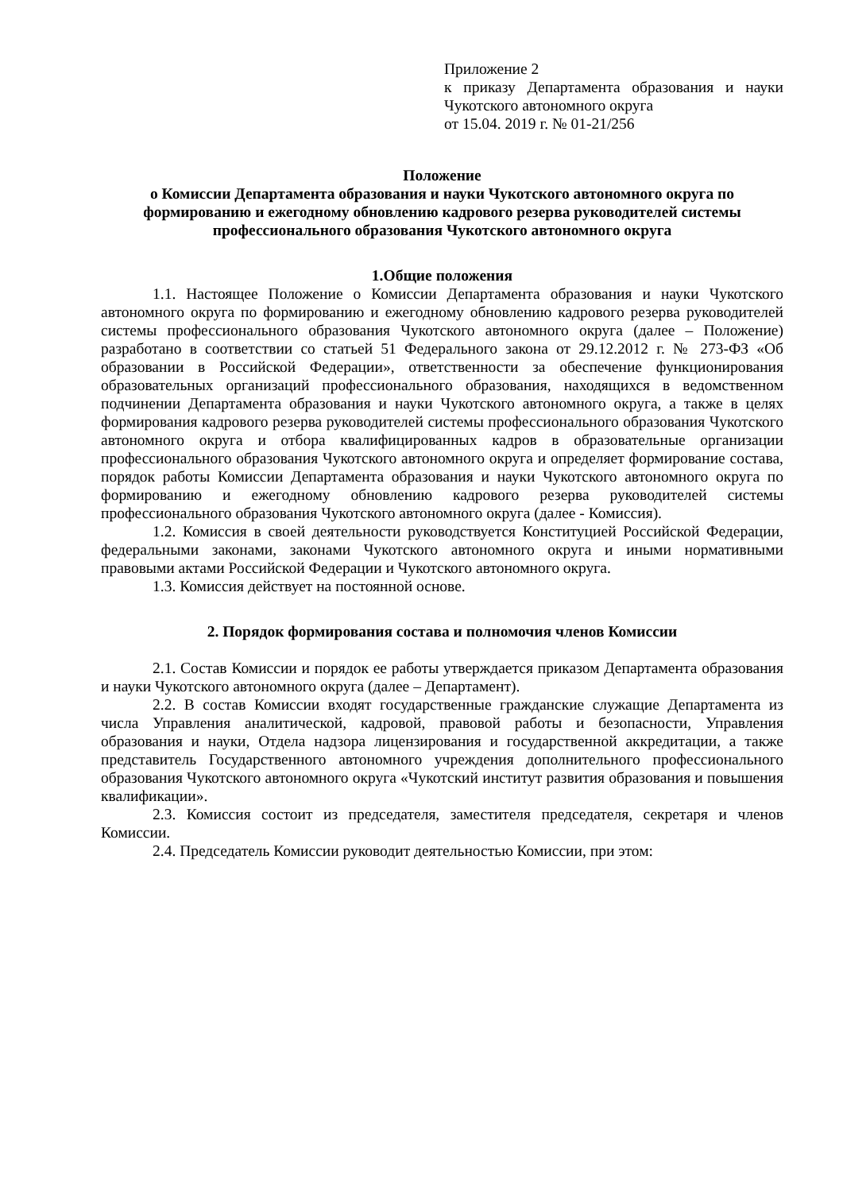Приложение 2
к приказу Департамента образования и науки Чукотского автономного округа
от 15.04. 2019 г. № 01-21/256
Положение
о Комиссии Департамента образования и науки Чукотского автономного округа по формированию и ежегодному обновлению кадрового резерва руководителей системы профессионального образования Чукотского автономного округа
1.Общие положения
1.1. Настоящее Положение о Комиссии Департамента образования и науки Чукотского автономного округа по формированию и ежегодному обновлению кадрового резерва руководителей системы профессионального образования Чукотского автономного округа (далее – Положение) разработано в соответствии со статьей 51 Федерального закона от 29.12.2012 г. № 273-ФЗ «Об образовании в Российской Федерации», ответственности за обеспечение функционирования образовательных организаций профессионального образования, находящихся в ведомственном подчинении Департамента образования и науки Чукотского автономного округа, а также в целях формирования кадрового резерва руководителей системы профессионального образования Чукотского автономного округа и отбора квалифицированных кадров в образовательные организации профессионального образования Чукотского автономного округа и определяет формирование состава, порядок работы Комиссии Департамента образования и науки Чукотского автономного округа по формированию и ежегодному обновлению кадрового резерва руководителей системы профессионального образования Чукотского автономного округа (далее - Комиссия).
1.2. Комиссия в своей деятельности руководствуется Конституцией Российской Федерации, федеральными законами, законами Чукотского автономного округа и иными нормативными правовыми актами Российской Федерации и Чукотского автономного округа.
1.3. Комиссия действует на постоянной основе.
2. Порядок формирования состава и полномочия членов Комиссии
2.1. Состав Комиссии и порядок ее работы утверждается приказом Департамента образования и науки Чукотского автономного округа (далее – Департамент).
2.2. В состав Комиссии входят государственные гражданские служащие Департамента из числа Управления аналитической, кадровой, правовой работы и безопасности, Управления образования и науки, Отдела надзора лицензирования и государственной аккредитации, а также представитель Государственного автономного учреждения дополнительного профессионального образования Чукотского автономного округа «Чукотский институт развития образования и повышения квалификации».
2.3. Комиссия состоит из председателя, заместителя председателя, секретаря и членов Комиссии.
2.4. Председатель Комиссии руководит деятельностью Комиссии, при этом: